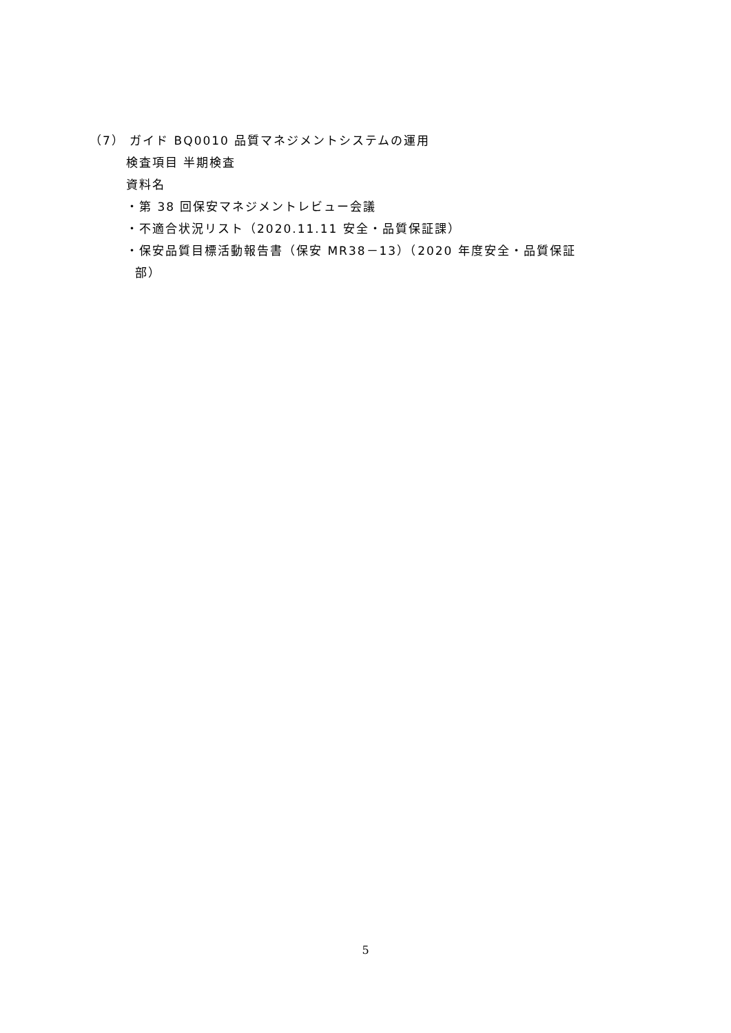（7） ガイド BQ0010 品質マネジメントシステムの運用
検査項目 半期検査
資料名
・第 38 回保安マネジメントレビュー会議
・不適合状況リスト（2020.11.11 安全・品質保証課）
・保安品質目標活動報告書（保安 MR38－13）（2020 年度安全・品質保証
部）
5